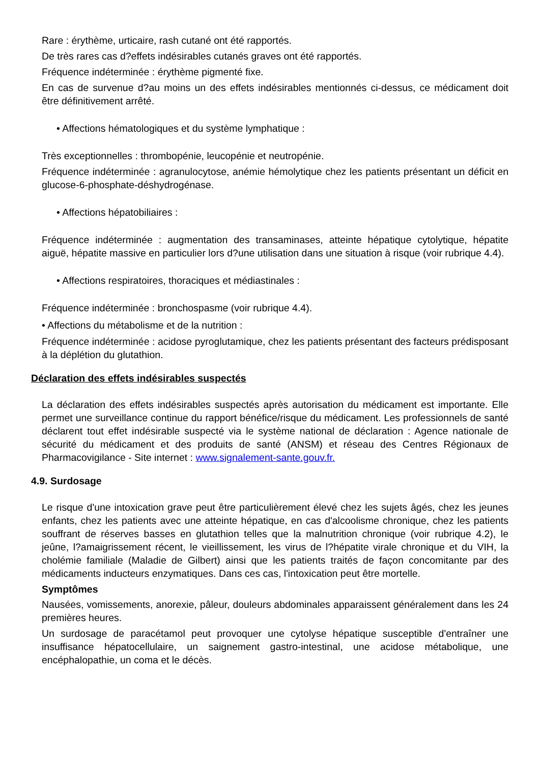Rare : érythème, urticaire, rash cutané ont été rapportés.
De très rares cas d?effets indésirables cutanés graves ont été rapportés.
Fréquence indéterminée : érythème pigmenté fixe.
En cas de survenue d?au moins un des effets indésirables mentionnés ci-dessus, ce médicament doit être définitivement arrêté.
• Affections hématologiques et du système lymphatique :
Très exceptionnelles : thrombopénie, leucopénie et neutropénie.
Fréquence indéterminée : agranulocytose, anémie hémolytique chez les patients présentant un déficit en glucose-6-phosphate-déshydrogénase.
• Affections hépatobiliaires :
Fréquence indéterminée : augmentation des transaminases, atteinte hépatique cytolytique, hépatite aiguë, hépatite massive en particulier lors d?une utilisation dans une situation à risque (voir rubrique 4.4).
• Affections respiratoires, thoraciques et médiastinales :
Fréquence indéterminée : bronchospasme (voir rubrique 4.4).
• Affections du métabolisme et de la nutrition :
Fréquence indéterminée : acidose pyroglutamique, chez les patients présentant des facteurs prédisposant à la déplétion du glutathion.
Déclaration des effets indésirables suspectés
La déclaration des effets indésirables suspectés après autorisation du médicament est importante. Elle permet une surveillance continue du rapport bénéfice/risque du médicament. Les professionnels de santé déclarent tout effet indésirable suspecté via le système national de déclaration : Agence nationale de sécurité du médicament et des produits de santé (ANSM) et réseau des Centres Régionaux de Pharmacovigilance - Site internet : www.signalement-sante.gouv.fr.
4.9. Surdosage
Le risque d'une intoxication grave peut être particulièrement élevé chez les sujets âgés, chez les jeunes enfants, chez les patients avec une atteinte hépatique, en cas d'alcoolisme chronique, chez les patients souffrant de réserves basses en glutathion telles que la malnutrition chronique (voir rubrique 4.2), le jeûne, l?amaigrissement récent, le vieillissement, les virus de l?hépatite virale chronique et du VIH, la cholémie familiale (Maladie de Gilbert) ainsi que les patients traités de façon concomitante par des médicaments inducteurs enzymatiques. Dans ces cas, l'intoxication peut être mortelle.
Symptômes
Nausées, vomissements, anorexie, pâleur, douleurs abdominales apparaissent généralement dans les 24 premières heures.
Un surdosage de paracétamol peut provoquer une cytolyse hépatique susceptible d'entraîner une insuffisance hépatocellulaire, un saignement gastro-intestinal, une acidose métabolique, une encéphalopathie, un coma et le décès.